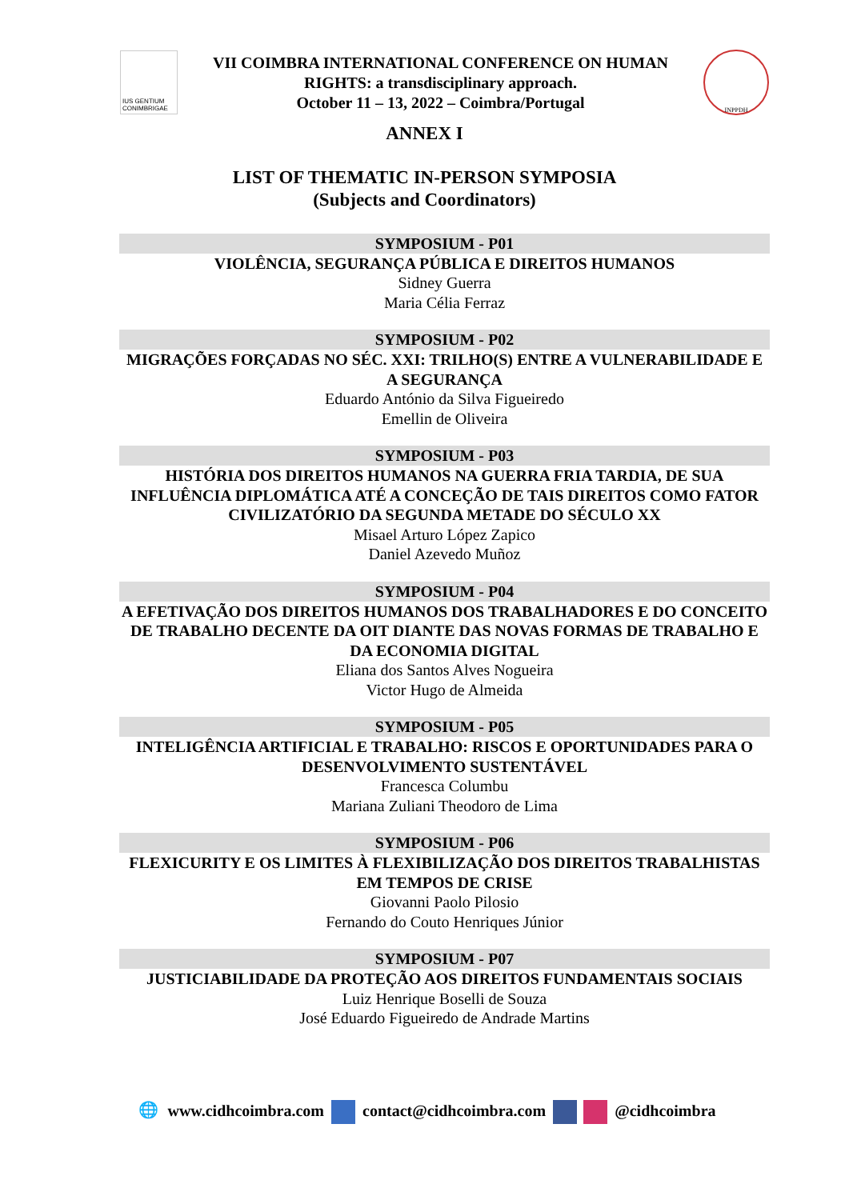IUS GENTIUM CONIMBRIGAE
VII COIMBRA INTERNATIONAL CONFERENCE ON HUMAN
RIGHTS: a transdisciplinary approach.
October 11 – 13, 2022 – Coimbra/Portugal
INPPDH
ANNEX I
LIST OF THEMATIC IN-PERSON SYMPOSIA
(Subjects and Coordinators)
SYMPOSIUM - P01
VIOLÊNCIA, SEGURANÇA PÚBLICA E DIREITOS HUMANOS
Sidney Guerra
Maria Célia Ferraz
SYMPOSIUM - P02
MIGRAÇÕES FORÇADAS NO SÉC. XXI: TRILHO(S) ENTRE A VULNERABILIDADE E A SEGURANÇA
Eduardo António da Silva Figueiredo
Emellin de Oliveira
SYMPOSIUM - P03
HISTÓRIA DOS DIREITOS HUMANOS NA GUERRA FRIA TARDIA, DE SUA INFLUÊNCIA DIPLOMÁTICA ATÉ A CONCEÇÃO DE TAIS DIREITOS COMO FATOR CIVILIZATÓRIO DA SEGUNDA METADE DO SÉCULO XX
Misael Arturo López Zapico
Daniel Azevedo Muñoz
SYMPOSIUM - P04
A EFETIVAÇÃO DOS DIREITOS HUMANOS DOS TRABALHADORES E DO CONCEITO DE TRABALHO DECENTE DA OIT DIANTE DAS NOVAS FORMAS DE TRABALHO E DA ECONOMIA DIGITAL
Eliana dos Santos Alves Nogueira
Victor Hugo de Almeida
SYMPOSIUM - P05
INTELIGÊNCIA ARTIFICIAL E TRABALHO: RISCOS E OPORTUNIDADES PARA O DESENVOLVIMENTO SUSTENTÁVEL
Francesca Columbu
Mariana Zuliani Theodoro de Lima
SYMPOSIUM - P06
FLEXICURITY E OS LIMITES À FLEXIBILIZAÇÃO DOS DIREITOS TRABALHISTAS EM TEMPOS DE CRISE
Giovanni Paolo Pilosio
Fernando do Couto Henriques Júnior
SYMPOSIUM - P07
JUSTICIABILIDADE DA PROTEÇÃO AOS DIREITOS FUNDAMENTAIS SOCIAIS
Luiz Henrique Boselli de Souza
José Eduardo Figueiredo de Andrade Martins
🌐 www.cidhcoimbra.com contact@cidhcoimbra.com @cidhcoimbra